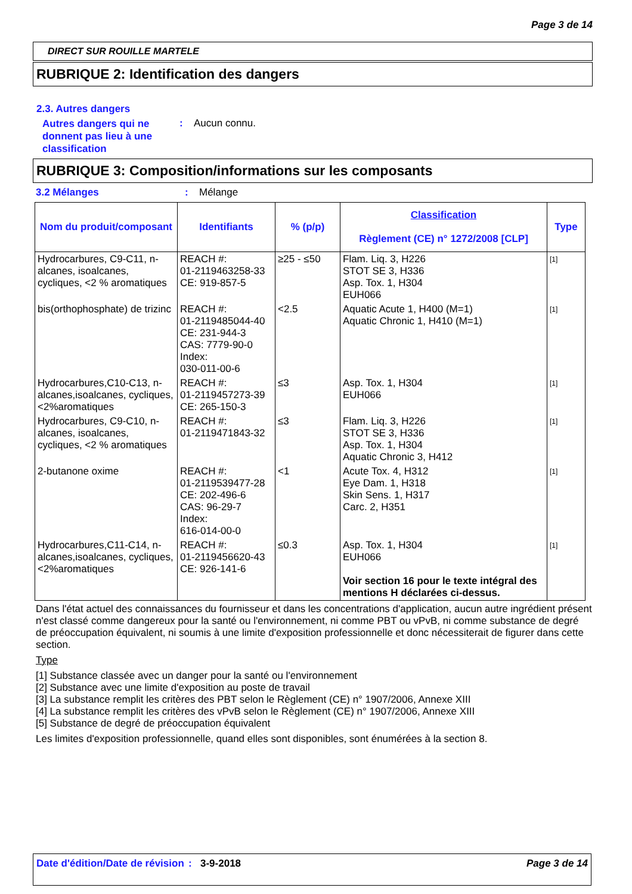Page 3 de 14
DIRECT SUR ROUILLE MARTELE
RUBRIQUE 2: Identification des dangers
2.3. Autres dangers
Autres dangers qui ne donnent pas lieu à une classification
: Aucun connu.
RUBRIQUE 3: Composition/informations sur les composants
3.2 Mélanges : Mélange
| Nom du produit/composant | Identifiants | % (p/p) | Classification Règlement (CE) n° 1272/2008 [CLP] | Type |
| --- | --- | --- | --- | --- |
| Hydrocarbures, C9-C11, n-alcanes, isoalcanes, cycliques, <2 % aromatiques | REACH #: 01-2119463258-33 CE: 919-857-5 | ≥25 - ≤50 | Flam. Liq. 3, H226 STOT SE 3, H336 Asp. Tox. 1, H304 EUH066 | [1] |
| bis(orthophosphate) de trizinc | REACH #: 01-2119485044-40 CE: 231-944-3 CAS: 7779-90-0 Index: 030-011-00-6 | <2.5 | Aquatic Acute 1, H400 (M=1) Aquatic Chronic 1, H410 (M=1) | [1] |
| Hydrocarbures,C10-C13, n-alcanes,isoalcanes, cycliques,<2%aromatiques | REACH #: 01-2119457273-39 CE: 265-150-3 | ≤3 | Asp. Tox. 1, H304 EUH066 | [1] |
| Hydrocarbures, C9-C10, n-alcanes, isoalcanes, cycliques, <2 % aromatiques | REACH #: 01-2119471843-32 | ≤3 | Flam. Liq. 3, H226 STOT SE 3, H336 Asp. Tox. 1, H304 Aquatic Chronic 3, H412 | [1] |
| 2-butanone oxime | REACH #: 01-2119539477-28 CE: 202-496-6 CAS: 96-29-7 Index: 616-014-00-0 | <1 | Acute Tox. 4, H312 Eye Dam. 1, H318 Skin Sens. 1, H317 Carc. 2, H351 | [1] |
| Hydrocarbures,C11-C14, n-alcanes,isoalcanes, cycliques,<2%aromatiques | REACH #: 01-2119456620-43 CE: 926-141-6 | ≤0.3 | Asp. Tox. 1, H304 EUH066 Voir section 16 pour le texte intégral des mentions H déclarées ci-dessus. | [1] |
Dans l'état actuel des connaissances du fournisseur et dans les concentrations d'application, aucun autre ingrédient présent n'est classé comme dangereux pour la santé ou l'environnement, ni comme PBT ou vPvB, ni comme substance de degré de préoccupation équivalent, ni soumis à une limite d'exposition professionnelle et donc nécessiterait de figurer dans cette section.
Type
[1] Substance classée avec un danger pour la santé ou l'environnement
[2] Substance avec une limite d'exposition au poste de travail
[3] La substance remplit les critères des PBT selon le Règlement (CE) n° 1907/2006, Annexe XIII
[4] La substance remplit les critères des vPvB selon le Règlement (CE) n° 1907/2006, Annexe XIII
[5] Substance de degré de préoccupation équivalent
Les limites d'exposition professionnelle, quand elles sont disponibles, sont énumérées à la section 8.
Date d'édition/Date de révision
: 3-9-2018 Page 3 de 14